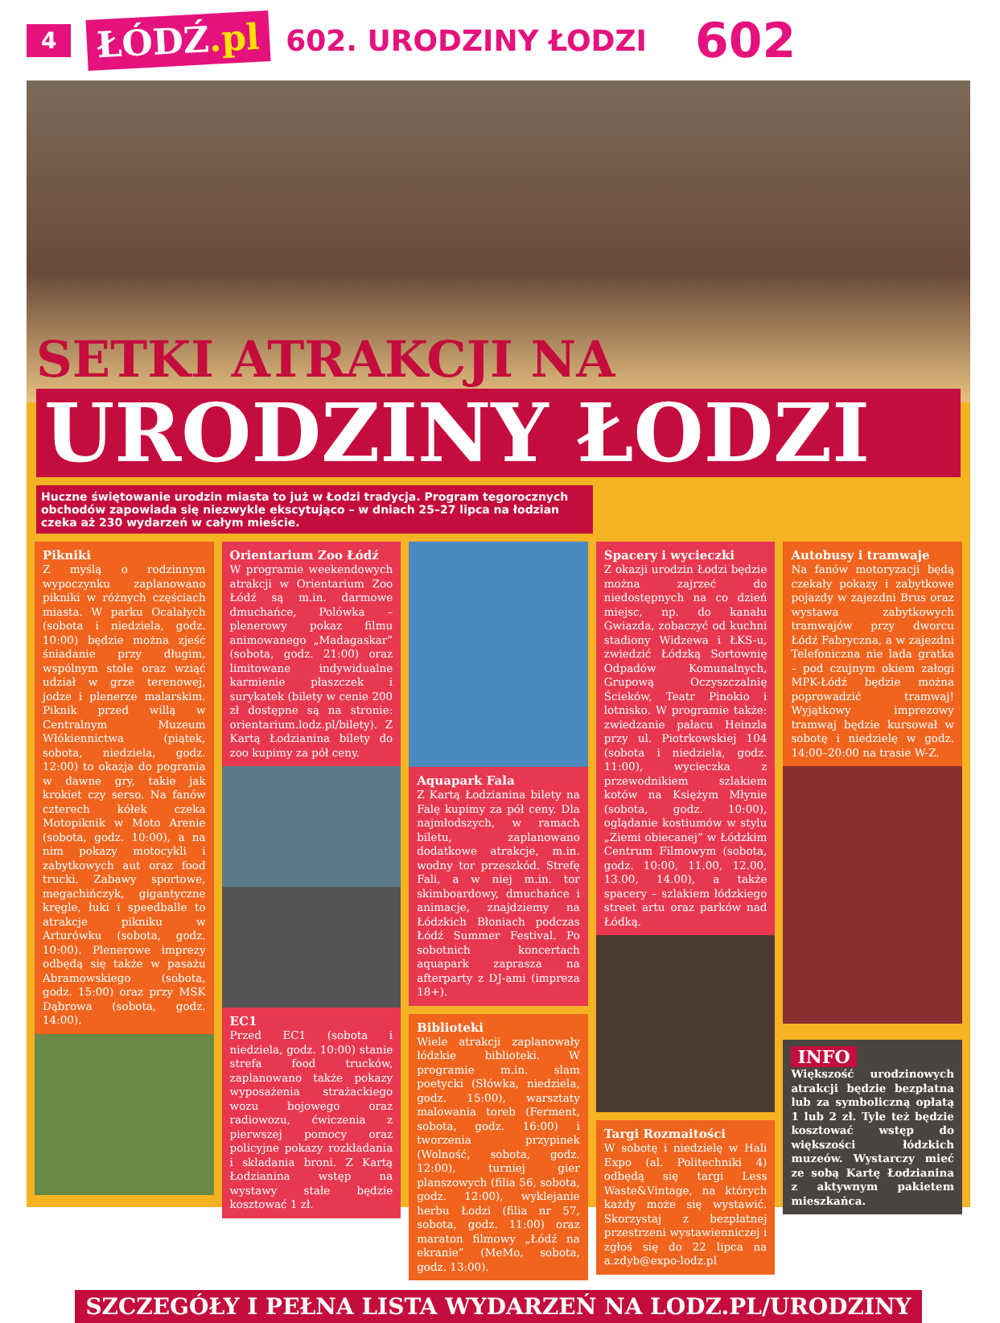4 ŁÓDŹ.pl 602. URODZINY ŁODZI 602
SETKI ATRAKCJI NA
URODZINY ŁODZI
Huczne świętowanie urodzin miasta to już w Łodzi tradycja. Program tegorocznych obchodów zapowiada się niezwykle ekscytująco – w dniach 25–27 lipca na łodzian czeka aż 230 wydarzeń w całym mieście.
Pikniki
Z myślą o rodzinnym wypoczynku zaplanowano pikniki w różnych częściach miasta. W parku Ocalałych (sobota i niedziela, godz. 10:00) będzie można zjeść śniadanie przy długim, wspólnym stole oraz wziąć udział w grze terenowej, jodze i plenerze malarskim. Piknik przed willą w Centralnym Muzeum Włókiennictwa (piątek, sobota, niedziela, godz. 12:00) to okazja do pogrania w dawne gry, takie jak krokiet czy serso. Na fanów czterech kółek czeka Motopiknik w Moto Arenie (sobota, godz. 10:00), a na nim pokazy motocykli i zabytkowych aut oraz food trucki. Zabawy sportowe, megachińczyk, gigantyczne kręgle, łuki i speedballe to atrakcje pikniku w Arturówku (sobota, godz. 10:00). Plenerowe imprezy odbędą się także w pasażu Abramowskiego (sobota, godz. 15:00) oraz przy MSK Dąbrowa (sobota, godz. 14:00).
Orientarium Zoo Łódź
W programie weekendowych atrakcji w Orientarium Zoo Łódź są m.in. darmowe dmuchańce, Polówka – plenerowy pokaz filmu animowanego „Madagaskar” (sobota, godz. 21:00) oraz limitowane indywidualne karmienie płaszczek i surykatek (bilety w cenie 200 zł dostępne są na stronie: orientarium.lodz.pl/bilety). Z Kartą Łodzianina bilety do zoo kupimy za pół ceny.
EC1
Przed EC1 (sobota i niedziela, godz. 10:00) stanie strefa food trucków, zaplanowano także pokazy wyposażenia strażackiego wozu bojowego oraz radiowozu, ćwiczenia z pierwszej pomocy oraz policyjne pokazy rozkładania i składania broni. Z Kartą Łodzianina wstęp na wystawy stałe będzie kosztować 1 zł.
Aquapark Fala
Z Kartą Łodzianina bilety na Falę kupimy za pół ceny. Dla najmłodszych, w ramach biletu, zaplanowano dodatkowe atrakcje, m.in. wodny tor przeszkód. Strefę Fali, a w niej m.in. tor skimboardowy, dmuchańce i animacje, znajdziemy na Łódzkich Błoniach podczas Łódź Summer Festival. Po sobotnich koncertach aquapark zaprasza na afterparty z DJ-ami (impreza 18+).
Biblioteki
Wiele atrakcji zaplanowały łódzkie biblioteki. W programie m.in. slam poetycki (Słówka, niedziela, godz. 15:00), warsztaty malowania toreb (Ferment, sobota, godz. 16:00) i tworzenia przypinek (Wolność, sobota, godz. 12:00), turniej gier planszowych (filia 56, sobota, godz. 12:00), wyklejanie herbu Łodzi (filia nr 57, sobota, godz. 11:00) oraz maraton filmowy „Łódź na ekranie” (MeMo, sobota, godz. 13:00).
Spacery i wycieczki
Z okazji urodzin Łodzi będzie można zajrzeć do niedostępnych na co dzień miejsc, np. do kanału Gwiazda, zobaczyć od kuchni stadiony Widzewa i ŁKS-u, zwiedzić Łódzką Sortownię Odpadów Komunalnych, Grupową Oczyszczalnię Ścieków, Teatr Pinokio i lotnisko. W programie także: zwiedzanie pałacu Heinzla przy ul. Piotrkowskiej 104 (sobota i niedziela, godz. 11:00), wycieczka z przewodnikiem szlakiem kotów na Księżym Młynie (sobota, godz. 10:00), oglądanie kostiumów w stylu „Ziemi obiecanej” w Łódzkim Centrum Filmowym (sobota, godz. 10:00, 11.00, 12.00, 13.00, 14.00), a także spacery – szlakiem łódzkiego street artu oraz parków nad Łódką.
Targi Rozmaitości
W sobotę i niedzielę w Hali Expo (al. Politechniki 4) odbędą się targi Less Waste&Vintage, na których każdy może się wystawić. Skorzystaj z bezpłatnej przestrzeni wystawienniczej i zgłoś się do 22 lipca na a.zdyb@expo-lodz.pl
Autobusy i tramwaje
Na fanów motoryzacji będą czekały pokazy i zabytkowe pojazdy w zajezdni Brus oraz wystawa zabytkowych tramwajów przy dworcu Łódź Fabryczna, a w zajezdni Telefoniczna nie lada gratka – pod czujnym okiem załogi MPK-Łódź będzie można poprowadzić tramwaj! Wyjątkowy imprezowy tramwaj będzie kursował w sobotę i niedzielę w godz. 14:00–20:00 na trasie W-Z.
INFO
Większość urodzinowych atrakcji będzie bezpłatna lub za symboliczną opłatą 1 lub 2 zł. Tyle też będzie kosztować wstęp do większości łódzkich muzeów. Wystarczy mieć ze sobą Kartę Łodzianina z aktywnym pakietem mieszkańca.
SZCZEGÓŁY I PEŁNA LISTA WYDARZEŃ NA LODZ.PL/URODZINY